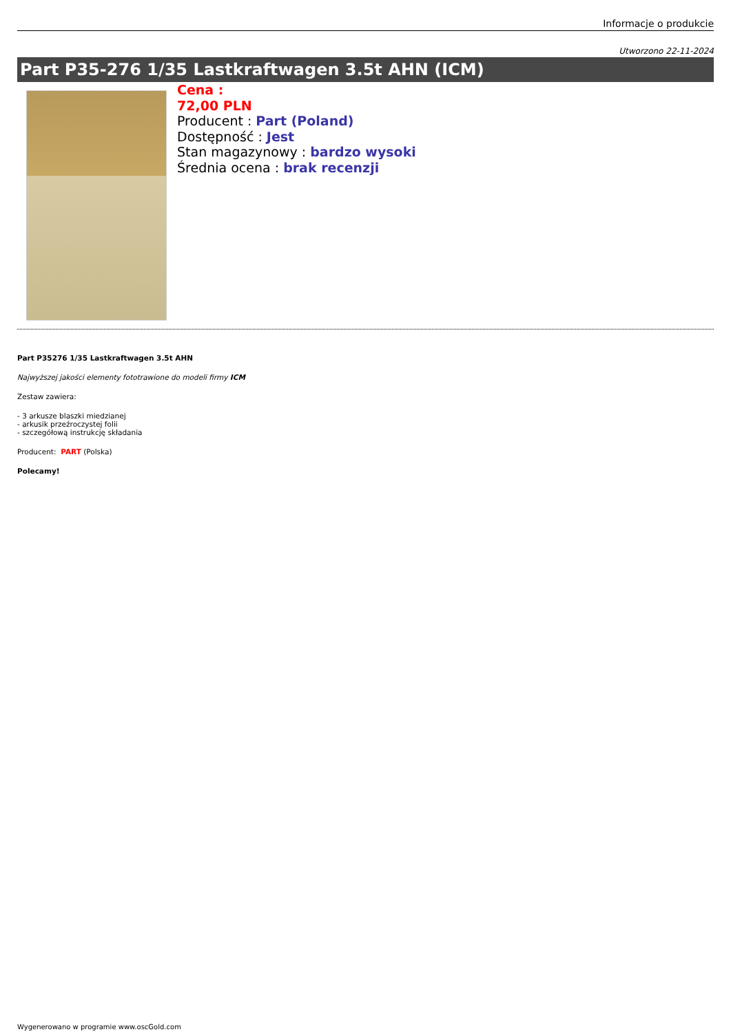Informacje o produkcie
Utworzono 22-11-2024
Part P35-276 1/35 Lastkraftwagen 3.5t AHN (ICM)
Cena :
72,00 PLN
Producent : Part (Poland)
Dostępność : Jest
Stan magazynowy : bardzo wysoki
Średnia ocena : brak recenzji
Part P35276 1/35 Lastkraftwagen 3.5t AHN
Najwyższej jakości elementy fototrawione do modeli firmy ICM
Zestaw zawiera:
- 3 arkusze blaszki miedzianej
- arkusik przeźroczystej folii
- szczegółową instrukcję składania
Producent: PART (Polska)
Polecamy!
Wygenerowano w programie www.oscGold.com